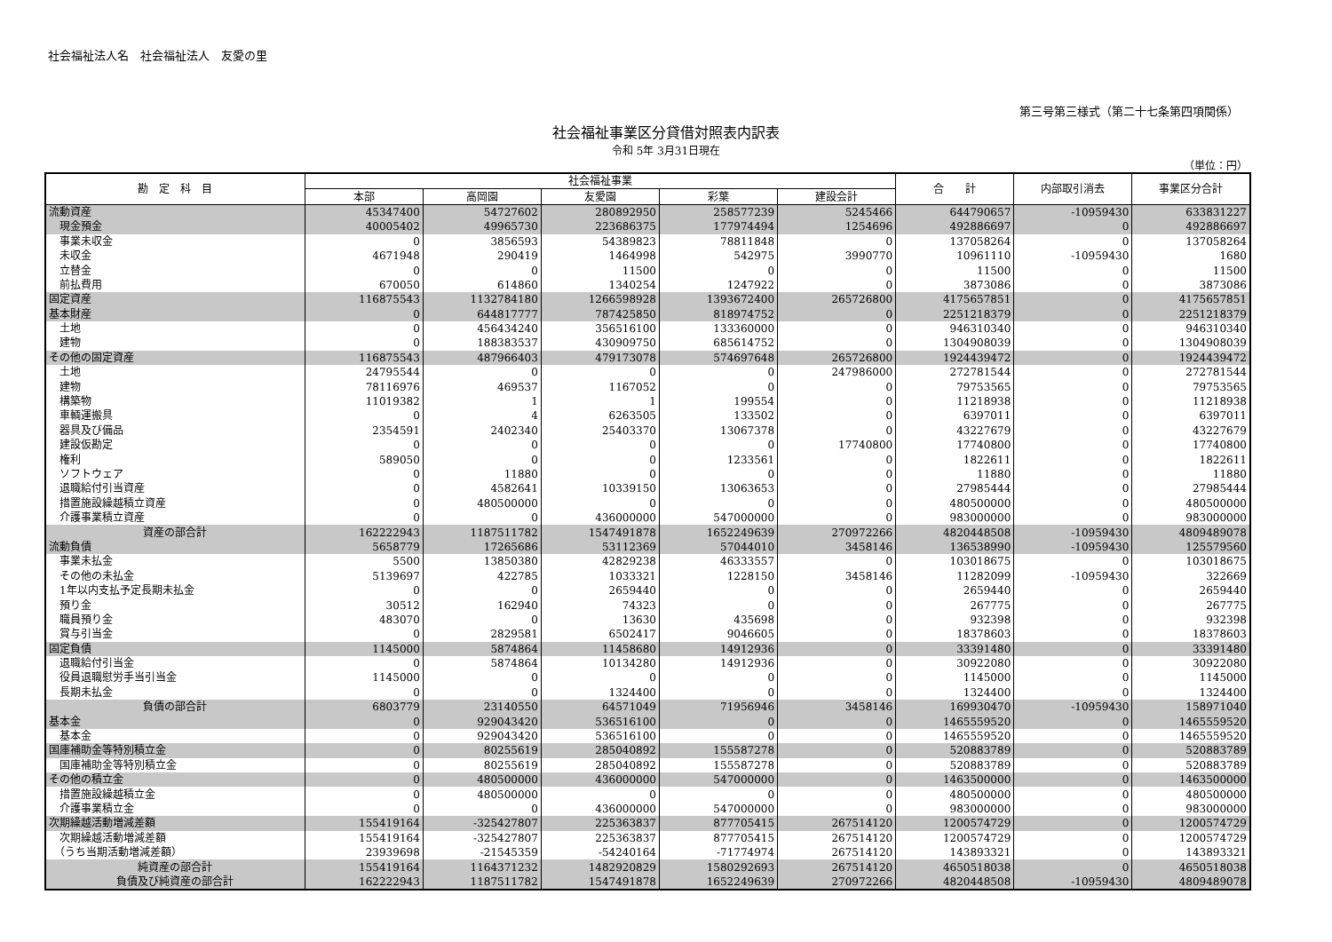社会福祉法人名　社会福祉法人　友愛の里
第三号第三様式（第二十七条第四項関係）
社会福祉事業区分貸借対照表内訳表
令和 5年 3月31日現在
（単位：円）
| 勘 定 科 目 | 社会福祉事業 | | | | | 合 計 | 内部取引消去 | 事業区分合計 |
| --- | --- | --- | --- | --- | --- | --- | --- | --- |
| | 本部 | 高岡園 | 友愛園 | 彩葉 | 建設会計 | | | |
| 流動資産 | 45347400 | 54727602 | 280892950 | 258577239 | 5245466 | 644790657 | -10959430 | 633831227 |
| 現金預金 | 40005402 | 49965730 | 223686375 | 177974494 | 1254696 | 492886697 | 0 | 492886697 |
| 事業未収金 | 0 | 3856593 | 54389823 | 78811848 | 0 | 137058264 | 0 | 137058264 |
| 未収金 | 4671948 | 290419 | 1464998 | 542975 | 3990770 | 10961110 | -10959430 | 1680 |
| 立替金 | 0 | 0 | 11500 | 0 | 0 | 11500 | 0 | 11500 |
| 前払費用 | 670050 | 614860 | 1340254 | 1247922 | 0 | 3873086 | 0 | 3873086 |
| 固定資産 | 116875543 | 1132784180 | 1266598928 | 1393672400 | 265726800 | 4175657851 | 0 | 4175657851 |
| 基本財産 | 0 | 644817777 | 787425850 | 818974752 | 0 | 2251218379 | 0 | 2251218379 |
| 土地 | 0 | 456434240 | 356516100 | 133360000 | 0 | 946310340 | 0 | 946310340 |
| 建物 | 0 | 188383537 | 430909750 | 685614752 | 0 | 1304908039 | 0 | 1304908039 |
| その他の固定資産 | 116875543 | 487966403 | 479173078 | 574697648 | 265726800 | 1924439472 | 0 | 1924439472 |
| 土地 | 24795544 | 0 | 0 | 0 | 247986000 | 272781544 | 0 | 272781544 |
| 建物 | 78116976 | 469537 | 1167052 | 0 | 0 | 79753565 | 0 | 79753565 |
| 構築物 | 11019382 | 1 | 1 | 199554 | 0 | 11218938 | 0 | 11218938 |
| 車輌運搬具 | 0 | 4 | 6263505 | 133502 | 0 | 6397011 | 0 | 6397011 |
| 器具及び備品 | 2354591 | 2402340 | 25403370 | 13067378 | 0 | 43227679 | 0 | 43227679 |
| 建設仮勘定 | 0 | 0 | 0 | 0 | 17740800 | 17740800 | 0 | 17740800 |
| 権利 | 589050 | 0 | 0 | 1233561 | 0 | 1822611 | 0 | 1822611 |
| ソフトウェア | 0 | 11880 | 0 | 0 | 0 | 11880 | 0 | 11880 |
| 退職給付引当資産 | 0 | 4582641 | 10339150 | 13063653 | 0 | 27985444 | 0 | 27985444 |
| 措置施設繰越積立資産 | 0 | 480500000 | 0 | 0 | 0 | 480500000 | 0 | 480500000 |
| 介護事業積立資産 | 0 | 0 | 436000000 | 547000000 | 0 | 983000000 | 0 | 983000000 |
| 資産の部合計 | 162222943 | 1187511782 | 1547491878 | 1652249639 | 270972266 | 4820448508 | -10959430 | 4809489078 |
| 流動負債 | 5658779 | 17265686 | 53112369 | 57044010 | 3458146 | 136538990 | -10959430 | 125579560 |
| 事業未払金 | 5500 | 13850380 | 42829238 | 46333557 | 0 | 103018675 | 0 | 103018675 |
| その他の未払金 | 5139697 | 422785 | 1033321 | 1228150 | 3458146 | 11282099 | -10959430 | 322669 |
| 1年以内支払予定長期未払金 | 0 | 0 | 2659440 | 0 | 0 | 2659440 | 0 | 2659440 |
| 預り金 | 30512 | 162940 | 74323 | 0 | 0 | 267775 | 0 | 267775 |
| 職員預り金 | 483070 | 0 | 13630 | 435698 | 0 | 932398 | 0 | 932398 |
| 賞与引当金 | 0 | 2829581 | 6502417 | 9046605 | 0 | 18378603 | 0 | 18378603 |
| 固定負債 | 1145000 | 5874864 | 11458680 | 14912936 | 0 | 33391480 | 0 | 33391480 |
| 退職給付引当金 | 0 | 5874864 | 10134280 | 14912936 | 0 | 30922080 | 0 | 30922080 |
| 役員退職慰労手当引当金 | 1145000 | 0 | 0 | 0 | 0 | 1145000 | 0 | 1145000 |
| 長期未払金 | 0 | 0 | 1324400 | 0 | 0 | 1324400 | 0 | 1324400 |
| 負債の部合計 | 6803779 | 23140550 | 64571049 | 71956946 | 3458146 | 169930470 | -10959430 | 158971040 |
| 基本金 | 0 | 929043420 | 536516100 | 0 | 0 | 1465559520 | 0 | 1465559520 |
| 基本金 | 0 | 929043420 | 536516100 | 0 | 0 | 1465559520 | 0 | 1465559520 |
| 国庫補助金等特別積立金 | 0 | 80255619 | 285040892 | 155587278 | 0 | 520883789 | 0 | 520883789 |
| 国庫補助金等特別積立金 | 0 | 80255619 | 285040892 | 155587278 | 0 | 520883789 | 0 | 520883789 |
| その他の積立金 | 0 | 480500000 | 436000000 | 547000000 | 0 | 1463500000 | 0 | 1463500000 |
| 措置施設繰越積立金 | 0 | 480500000 | 0 | 0 | 0 | 480500000 | 0 | 480500000 |
| 介護事業積立金 | 0 | 0 | 436000000 | 547000000 | 0 | 983000000 | 0 | 983000000 |
| 次期繰越活動増減差額 | 155419164 | -325427807 | 225363837 | 877705415 | 267514120 | 1200574729 | 0 | 1200574729 |
| 次期繰越活動増減差額 | 155419164 | -325427807 | 225363837 | 877705415 | 267514120 | 1200574729 | 0 | 1200574729 |
| （うち当期活動増減差額） | 23939698 | -21545359 | -54240164 | -71774974 | 267514120 | 143893321 | 0 | 143893321 |
| 純資産の部合計 | 155419164 | 1164371232 | 1482920829 | 1580292693 | 267514120 | 4650518038 | 0 | 4650518038 |
| 負債及び純資産の部合計 | 162222943 | 1187511782 | 1547491878 | 1652249639 | 270972266 | 4820448508 | -10959430 | 4809489078 |